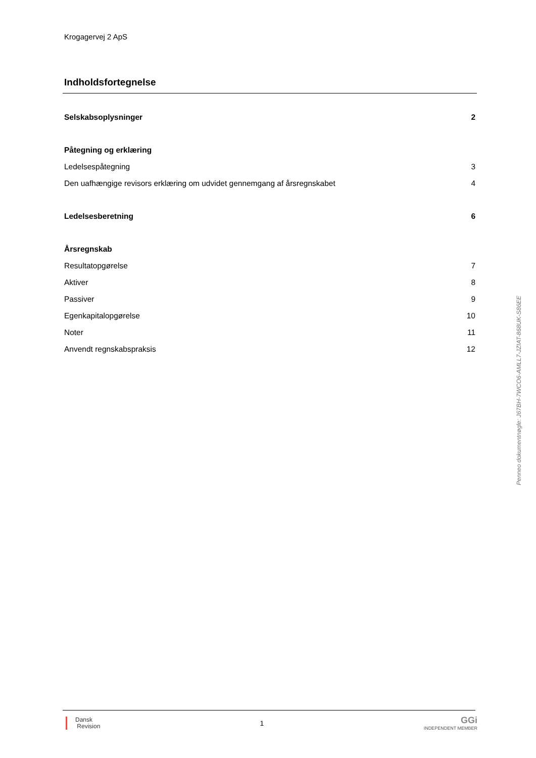Krogagervej 2 ApS
Indholdsfortegnelse
| Selskabsoplysninger | 2 |
| Påtegning og erklæring | |
| Ledelsespåtegning | 3 |
| Den uafhængige revisors erklæring om udvidet gennemgang af årsregnskabet | 4 |
| Ledelsesberetning | 6 |
| Årsregnskab | |
| Resultatopgørelse | 7 |
| Aktiver | 8 |
| Passiver | 9 |
| Egenkapitalopgørelse | 10 |
| Noter | 11 |
| Anvendt regnskabspraksis | 12 |
Penneo dokumentnøgle: J67BH-7WCO6-AMLL7-JZIAT-868UK-S86EE
Dansk
Revision
1
GGi
INDEPENDENT MEMBER